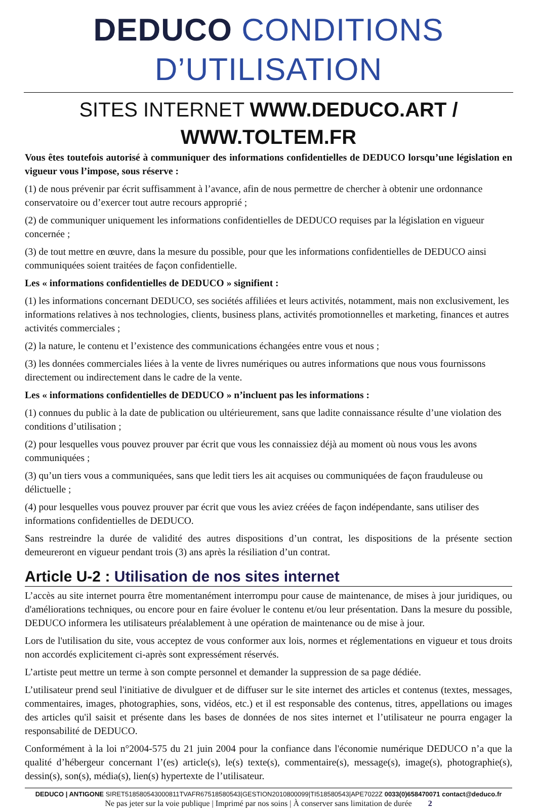DEDUCO CONDITIONS D’UTILISATION
SITES INTERNET WWW.DEDUCO.ART / WWW.TOLTEM.FR
Vous êtes toutefois autorisé à communiquer des informations confidentielles de DEDUCO lorsqu’une législation en vigueur vous l’impose, sous réserve :
(1) de nous prévenir par écrit suffisamment à l’avance, afin de nous permettre de chercher à obtenir une ordonnance conservatoire ou d’exercer tout autre recours approprié ;
(2) de communiquer uniquement les informations confidentielles de DEDUCO requises par la législation en vigueur concernée ;
(3) de tout mettre en œuvre, dans la mesure du possible, pour que les informations confidentielles de DEDUCO ainsi communiquées soient traitées de façon confidentielle.
Les « informations confidentielles de DEDUCO » signifient :
(1) les informations concernant DEDUCO, ses sociétés affiliées et leurs activités, notamment, mais non exclusivement, les informations relatives à nos technologies, clients, business plans, activités promotionnelles et marketing, finances et autres activités commerciales ;
(2) la nature, le contenu et l’existence des communications échangées entre vous et nous ;
(3) les données commerciales liées à la vente de livres numériques ou autres informations que nous vous fournissons directement ou indirectement dans le cadre de la vente.
Les « informations confidentielles de DEDUCO » n’incluent pas les informations :
(1) connues du public à la date de publication ou ultérieurement, sans que ladite connaissance résulte d’une violation des conditions d’utilisation ;
(2) pour lesquelles vous pouvez prouver par écrit que vous les connaissiez déjà au moment où nous vous les avons communiquées ;
(3) qu’un tiers vous a communiquées, sans que ledit tiers les ait acquises ou communiquées de façon frauduleuse ou délictuelle ;
(4) pour lesquelles vous pouvez prouver par écrit que vous les aviez créées de façon indépendante, sans utiliser des informations confidentielles de DEDUCO.
Sans restreindre la durée de validité des autres dispositions d’un contrat, les dispositions de la présente section demeureront en vigueur pendant trois (3) ans après la résiliation d’un contrat.
Article U-2 : Utilisation de nos sites internet
L’accès au site internet pourra être momentanément interrompu pour cause de maintenance, de mises à jour juridiques, ou d'améliorations techniques, ou encore pour en faire évoluer le contenu et/ou leur présentation. Dans la mesure du possible, DEDUCO informera les utilisateurs préalablement à une opération de maintenance ou de mise à jour.
Lors de l'utilisation du site, vous acceptez de vous conformer aux lois, normes et réglementations en vigueur et tous droits non accordés explicitement ci-après sont expressément réservés.
L’artiste peut mettre un terme à son compte personnel et demander la suppression de sa page dédiée.
L’utilisateur prend seul l'initiative de divulguer et de diffuser sur le site internet des articles et contenus (textes, messages, commentaires, images, photographies, sons, vidéos, etc.) et il est responsable des contenus, titres, appellations ou images des articles qu'il saisit et présente dans les bases de données de nos sites internet et l’utilisateur ne pourra engager la responsabilité de DEDUCO.
Conformément à la loi n°2004-575 du 21 juin 2004 pour la confiance dans l'économie numérique DEDUCO n’a que la qualité d’hébergeur concernant l’(es) article(s), le(s) texte(s), commentaire(s), message(s), image(s), photographie(s), dessin(s), son(s), média(s), lien(s) hypertexte de l’utilisateur.
DEDUCO | ANTIGONE SIRET518580543000811TVAFR67518580543|GESTION2010800099|TI518580543|APE7022Z 0033(0)658470071 contact@deduco.fr
Ne pas jeter sur la voie publique | Imprimé par nos soins | À conserver sans limitation de durée 2